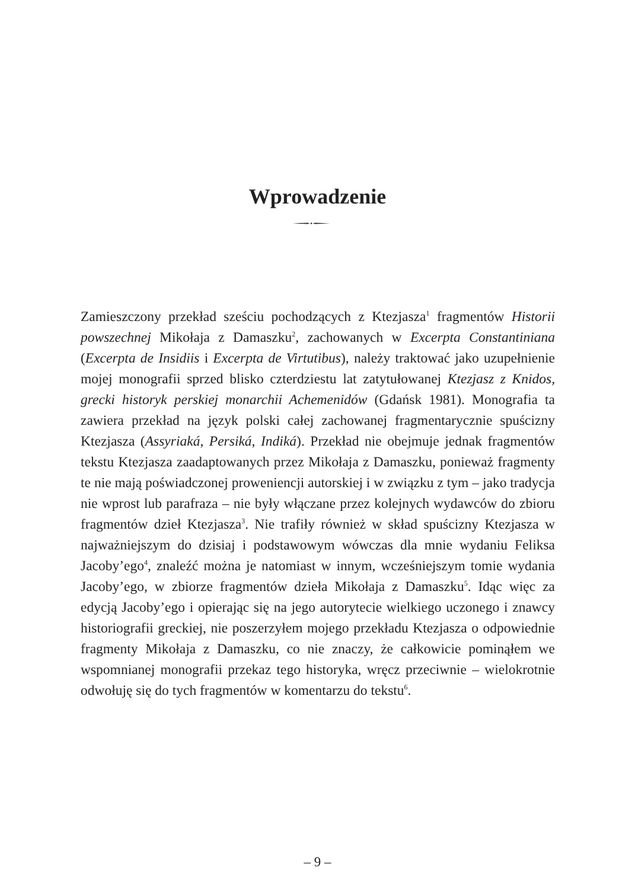Wprowadzenie
Zamieszczony przekład sześciu pochodzących z Ktezjasza<sup>1</sup> fragmentów Historii powszechnej Mikołaja z Damaszku<sup>2</sup>, zachowanych w Excerpta Constantiniana (Excerpta de Insidiis i Excerpta de Virtutibus), należy traktować jako uzupełnienie mojej monografii sprzed blisko czterdziestu lat zatytułowanej Ktezjasz z Knidos, grecki historyk perskiej monarchii Achemenidów (Gdańsk 1981). Monografia ta zawiera przekład na język polski całej zachowanej fragmentarycznie spuścizny Ktezjasza (Assyriaká, Persiká, Indiká). Przekład nie obejmuje jednak fragmentów tekstu Ktezjasza zaadaptowanych przez Mikołaja z Damaszku, ponieważ fragmenty te nie mają poświadczonej proweniencji autorskiej i w związku z tym – jako tradycja nie wprost lub parafraza – nie były włączane przez kolejnych wydawców do zbioru fragmentów dzieł Ktezjasza<sup>3</sup>. Nie trafiły również w skład spuścizny Ktezjasza w najważniejszym do dzisiaj i podstawowym wówczas dla mnie wydaniu Feliksa Jacoby’ego<sup>4</sup>, znaleźć można je natomiast w innym, wcześniejszym tomie wydania Jacoby’ego, w zbiorze fragmentów dzieła Mikołaja z Damaszku<sup>5</sup>. Idąc więc za edycją Jacoby’ego i opierając się na jego autorytecie wielkiego uczonego i znawcy historiografii greckiej, nie poszerzyłem mojego przekładu Ktezjasza o odpowiednie fragmenty Mikołaja z Damaszku, co nie znaczy, że całkowicie pominąłem we wspomnianej monografii przekaz tego historyka, wręcz przeciwnie – wielokrotnie odwołuję się do tych fragmentów w komentarzu do tekstu<sup>6</sup>.
– 9 –